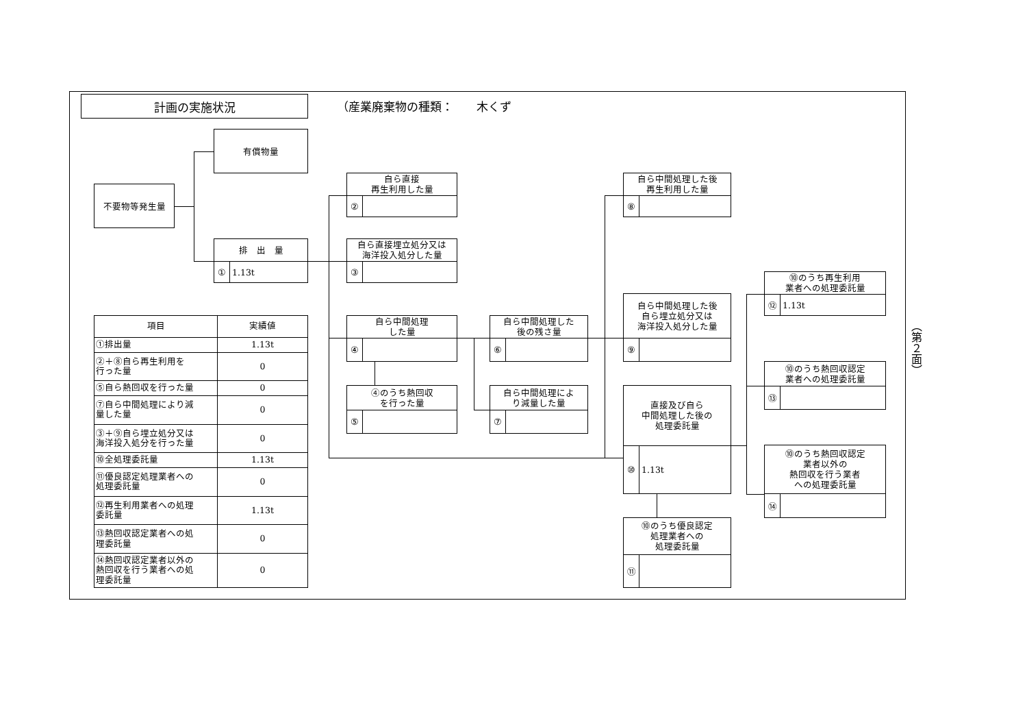計画の実施状況
（産業廃棄物の種類：　　木くず
有償物量
不要物等発生量
排　出　量
① 1.13t
自ら直接
再生利用した量
②
自ら直接埋立処分又は
海洋投入処分した量
③
自ら中間処理
した量
④
④のうち熱回収
を行った量
⑤
自ら中間処理した
後の残さ量
⑥
自ら中間処理によ
り減量した量
⑦
自ら中間処理した後
再生利用した量
⑧
自ら中間処理した後
自ら埋立処分又は
海洋投入処分した量
⑨
直接及び自ら
中間処理した後の
処理委託量
⑩ 1.13t
⑩のうち優良認定
処理業者への
処理委託量
⑪
⑩のうち再生利用
業者への処理委託量
⑫ 1.13t
⑩のうち熱回収認定
業者への処理委託量
⑬
⑩のうち熱回収認定
業者以外の
熱回収を行う業者
への処理委託量
⑭
| 項目 | 実績値 |
| --- | --- |
| ①排出量 | 1.13t |
| ②＋⑧自ら再生利用を 行った量 | 0 |
| ⑤自ら熱回収を行った量 | 0 |
| ⑦自ら中間処理により減 量した量 | 0 |
| ③＋⑨自ら埋立処分又は 海洋投入処分を行った量 | 0 |
| ⑩全処理委託量 | 1.13t |
| ⑪優良認定処理業者への 処理委託量 | 0 |
| ⑫再生利用業者への処理 委託量 | 1.13t |
| ⑬熱回収認定業者への処 理委託量 | 0 |
| ⑭熱回収認定業者以外の 熱回収を行う業者への処 理委託量 | 0 |
（第２面）